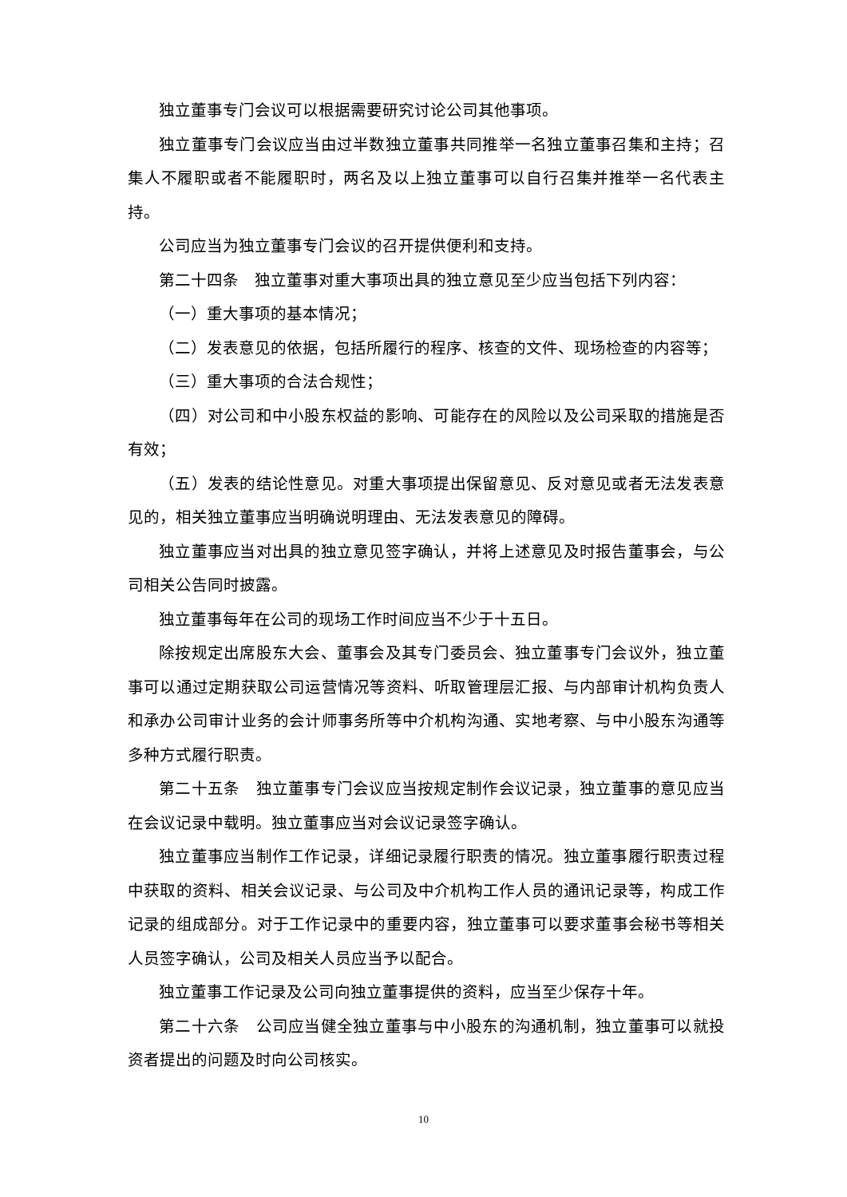独立董事专门会议可以根据需要研究讨论公司其他事项。
独立董事专门会议应当由过半数独立董事共同推举一名独立董事召集和主持；召集人不履职或者不能履职时，两名及以上独立董事可以自行召集并推举一名代表主持。
公司应当为独立董事专门会议的召开提供便利和支持。
第二十四条　独立董事对重大事项出具的独立意见至少应当包括下列内容：
（一）重大事项的基本情况；
（二）发表意见的依据，包括所履行的程序、核查的文件、现场检查的内容等；
（三）重大事项的合法合规性；
（四）对公司和中小股东权益的影响、可能存在的风险以及公司采取的措施是否有效；
（五）发表的结论性意见。对重大事项提出保留意见、反对意见或者无法发表意见的，相关独立董事应当明确说明理由、无法发表意见的障碍。
独立董事应当对出具的独立意见签字确认，并将上述意见及时报告董事会，与公司相关公告同时披露。
独立董事每年在公司的现场工作时间应当不少于十五日。
除按规定出席股东大会、董事会及其专门委员会、独立董事专门会议外，独立董事可以通过定期获取公司运营情况等资料、听取管理层汇报、与内部审计机构负责人和承办公司审计业务的会计师事务所等中介机构沟通、实地考察、与中小股东沟通等多种方式履行职责。
第二十五条　独立董事专门会议应当按规定制作会议记录，独立董事的意见应当在会议记录中载明。独立董事应当对会议记录签字确认。
独立董事应当制作工作记录，详细记录履行职责的情况。独立董事履行职责过程中获取的资料、相关会议记录、与公司及中介机构工作人员的通讯记录等，构成工作记录的组成部分。对于工作记录中的重要内容，独立董事可以要求董事会秘书等相关人员签字确认，公司及相关人员应当予以配合。
独立董事工作记录及公司向独立董事提供的资料，应当至少保存十年。
第二十六条　公司应当健全独立董事与中小股东的沟通机制，独立董事可以就投资者提出的问题及时向公司核实。
10